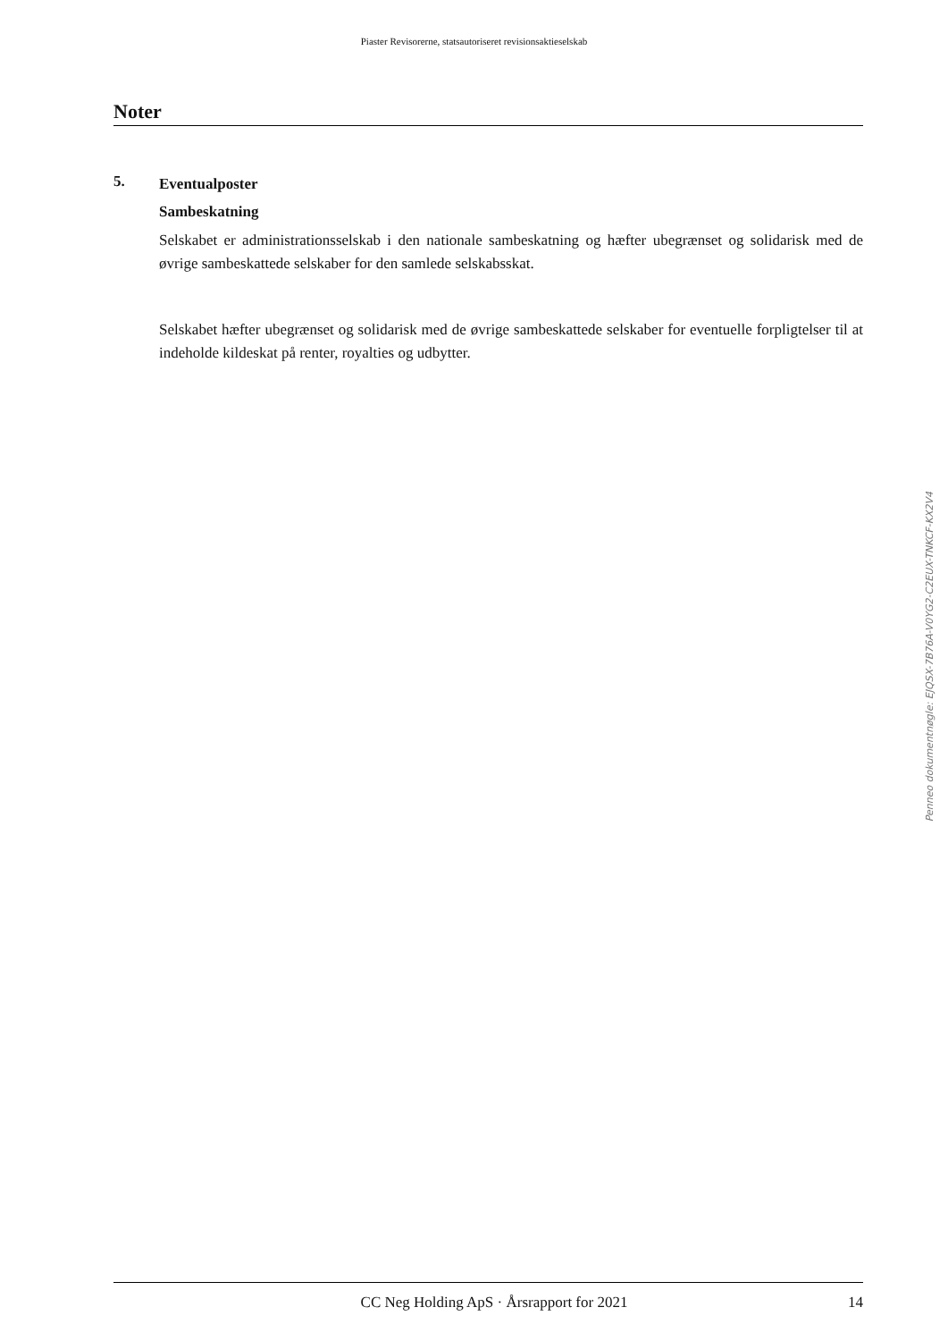Piaster Revisorerne, statsautoriseret revisionsaktieselskab
Noter
5.
Eventualposter
Sambeskatning
Selskabet er administrationsselskab i den nationale sambeskatning og hæfter ubegrænset og solidarisk med de øvrige sambeskattede selskaber for den samlede selskabsskat.
Selskabet hæfter ubegrænset og solidarisk med de øvrige sambeskattede selskaber for eventuelle forpligtelser til at indeholde kildeskat på renter, royalties og udbytter.
Penneo dokumentnøgle: EJQSX-7B76A-V0YG2-C2EUX-TNKCF-KX2V4
CC Neg Holding ApS · Årsrapport for 2021 14